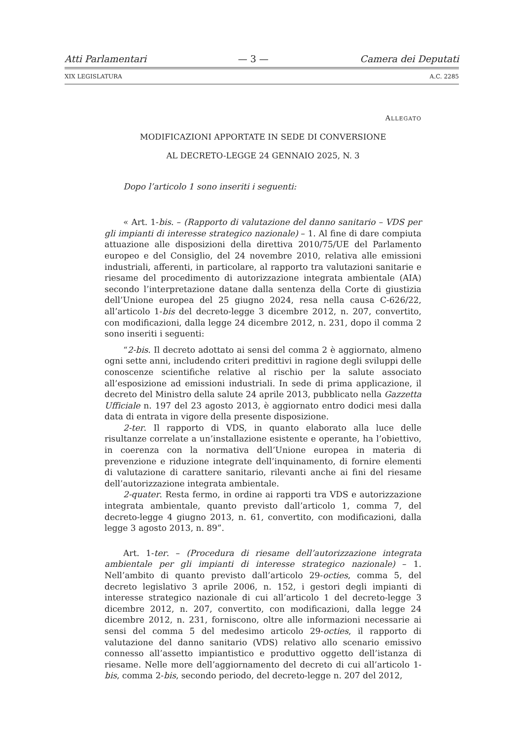Atti Parlamentari — 3 — Camera dei Deputati
XIX LEGISLATURA A.C. 2285
ALLEGATO
MODIFICAZIONI APPORTATE IN SEDE DI CONVERSIONE
AL DECRETO-LEGGE 24 GENNAIO 2025, N. 3
Dopo l’articolo 1 sono inseriti i seguenti:
« Art. 1-bis. – (Rapporto di valutazione del danno sanitario – VDS per gli impianti di interesse strategico nazionale) – 1. Al fine di dare compiuta attuazione alle disposizioni della direttiva 2010/75/UE del Parlamento europeo e del Consiglio, del 24 novembre 2010, relativa alle emissioni industriali, afferenti, in particolare, al rapporto tra valutazioni sanitarie e riesame del procedimento di autorizzazione integrata ambientale (AIA) secondo l’interpretazione datane dalla sentenza della Corte di giustizia dell’Unione europea del 25 giugno 2024, resa nella causa C-626/22, all’articolo 1-bis del decreto-legge 3 dicembre 2012, n. 207, convertito, con modificazioni, dalla legge 24 dicembre 2012, n. 231, dopo il comma 2 sono inseriti i seguenti:
“2-bis. Il decreto adottato ai sensi del comma 2 è aggiornato, almeno ogni sette anni, includendo criteri predittivi in ragione degli sviluppi delle conoscenze scientifiche relative al rischio per la salute associato all’esposizione ad emissioni industriali. In sede di prima applicazione, il decreto del Ministro della salute 24 aprile 2013, pubblicato nella Gazzetta Ufficiale n. 197 del 23 agosto 2013, è aggiornato entro dodici mesi dalla data di entrata in vigore della presente disposizione.
2-ter. Il rapporto di VDS, in quanto elaborato alla luce delle risultanze correlate a un’installazione esistente e operante, ha l’obiettivo, in coerenza con la normativa dell’Unione europea in materia di prevenzione e riduzione integrate dell’inquinamento, di fornire elementi di valutazione di carattere sanitario, rilevanti anche ai fini del riesame dell’autorizzazione integrata ambientale.
2-quater. Resta fermo, in ordine ai rapporti tra VDS e autorizzazione integrata ambientale, quanto previsto dall’articolo 1, comma 7, del decreto-legge 4 giugno 2013, n. 61, convertito, con modificazioni, dalla legge 3 agosto 2013, n. 89”.
Art. 1-ter. – (Procedura di riesame dell’autorizzazione integrata ambientale per gli impianti di interesse strategico nazionale) – 1. Nell’ambito di quanto previsto dall’articolo 29-octies, comma 5, del decreto legislativo 3 aprile 2006, n. 152, i gestori degli impianti di interesse strategico nazionale di cui all’articolo 1 del decreto-legge 3 dicembre 2012, n. 207, convertito, con modificazioni, dalla legge 24 dicembre 2012, n. 231, forniscono, oltre alle informazioni necessarie ai sensi del comma 5 del medesimo articolo 29-octies, il rapporto di valutazione del danno sanitario (VDS) relativo allo scenario emissivo connesso all’assetto impiantistico e produttivo oggetto dell’istanza di riesame. Nelle more dell’aggiornamento del decreto di cui all’articolo 1-bis, comma 2-bis, secondo periodo, del decreto-legge n. 207 del 2012,